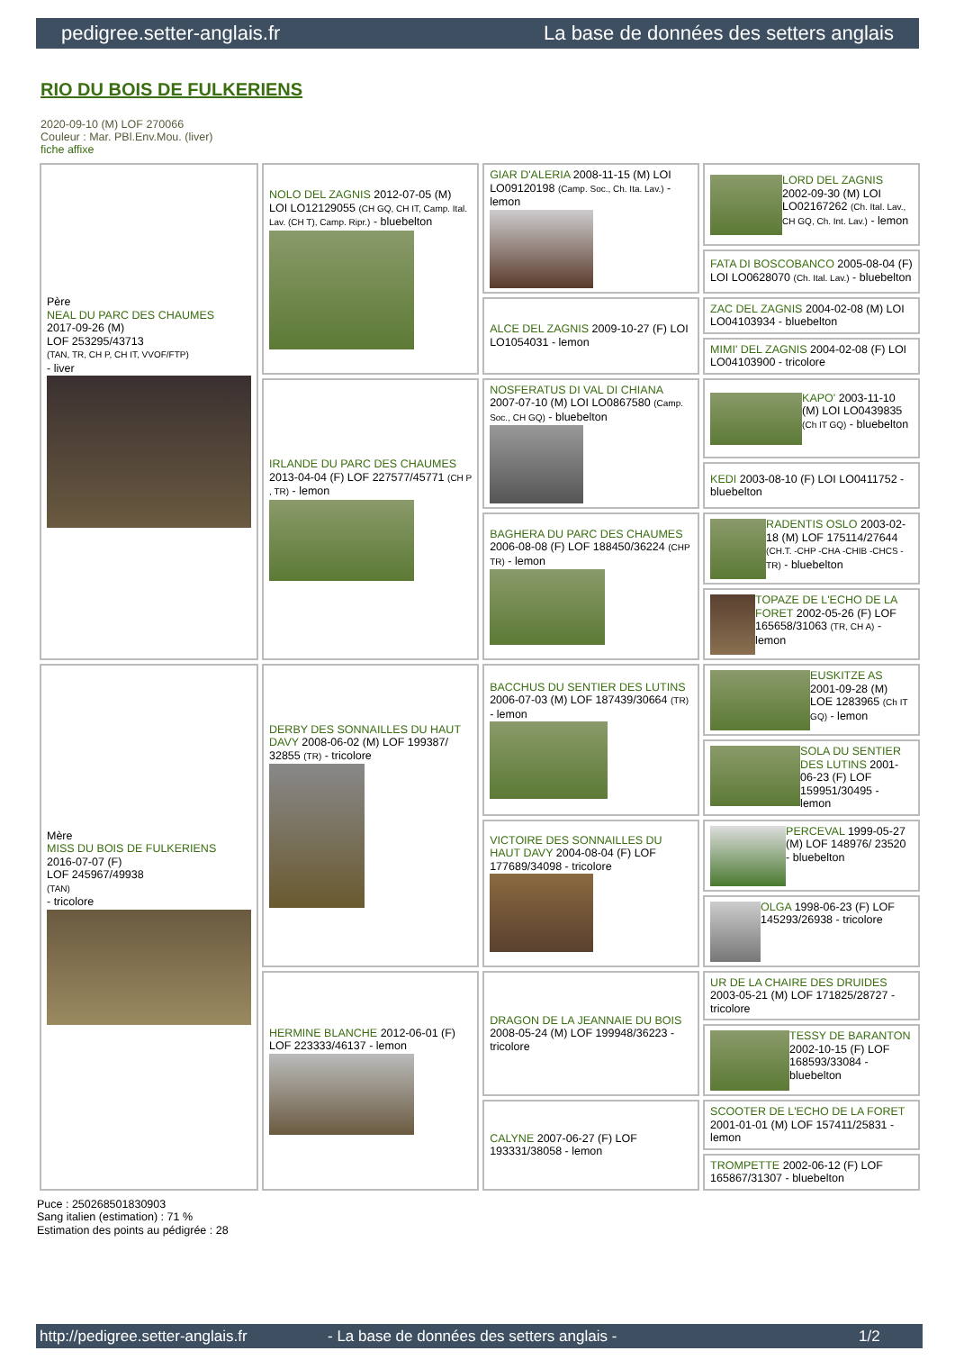pedigree.setter-anglais.fr La base de données des setters anglais
RIO DU BOIS DE FULKERIENS
2020-09-10 (M) LOF 270066
Couleur : Mar. PBl.Env.Mou. (liver)
fiche affixe
| Père NEAL DU PARC DES CHAUMES 2017-09-26 (M) LOF 253295/43713 (TAN, TR, CH P, CH IT, VVOF/FTP) - liver | NOLO DEL ZAGNIS 2012-07-05 (M) LOI LO12129055 (CH GQ, CH IT, Camp. Ital. Lav. (CH T), Camp. Ripr.) - bluebelton | GIAR D'ALERIA 2008-11-15 (M) LOI LO09120198 (Camp. Soc., Ch. Ita. Lav.) - lemon | LORD DEL ZAGNIS 2002-09-30 (M) LOI LO02167262 (Ch. Ital. Lav., CH GQ, Ch. Int. Lav.) - lemon |
| | | | FATA DI BOSCOBANCO 2005-08-04 (F) LOI LO0628070 (Ch. Ital. Lav.) - bluebelton |
| | | ALCE DEL ZAGNIS 2009-10-27 (F) LOI LO1054031 - lemon | ZAC DEL ZAGNIS 2004-02-08 (M) LOI LO04103934 - bluebelton |
| | | | MIMI' DEL ZAGNIS 2004-02-08 (F) LOI LO04103900 - tricolore |
| | IRLANDE DU PARC DES CHAUMES 2013-04-04 (F) LOF 227577/45771 (CH P , TR) - lemon | NOSFERATUS DI VAL DI CHIANA 2007-07-10 (M) LOI LO0867580 (Camp. Soc., CH GQ) - bluebelton | KAPO' 2003-11-10 (M) LOI LO0439835 (Ch IT GQ) - bluebelton |
| | | | KEDI 2003-08-10 (F) LOI LO0411752 - bluebelton |
| | | BAGHERA DU PARC DES CHAUMES 2006-08-08 (F) LOF 188450/36224 (CHP TR) - lemon | RADENTIS OSLO 2003-02-18 (M) LOF 175114/27644 (CH.T. -CHP -CHA -CHIB -CHCS -TR) - bluebelton |
| | | | TOPAZE DE L'ECHO DE LA FORET 2002-05-26 (F) LOF 165658/31063 (TR, CH A) - lemon |
| Mère MISS DU BOIS DE FULKERIENS 2016-07-07 (F) LOF 245967/49938 (TAN) - tricolore | DERBY DES SONNAILLES DU HAUT DAVY 2008-06-02 (M) LOF 199387/ 32855 (TR) - tricolore | BACCHUS DU SENTIER DES LUTINS 2006-07-03 (M) LOF 187439/30664 (TR) - lemon | EUSKITZE AS 2001-09-28 (M) LOE 1283965 (Ch IT GQ) - lemon |
| | | | SOLA DU SENTIER DES LUTINS 2001-06-23 (F) LOF 159951/30495 - lemon |
| | | VICTOIRE DES SONNAILLES DU HAUT DAVY 2004-08-04 (F) LOF 177689/34098 - tricolore | PERCEVAL 1999-05-27 (M) LOF 148976/ 23520 - bluebelton |
| | | | OLGA 1998-06-23 (F) LOF 145293/26938 - tricolore |
| | HERMINE BLANCHE 2012-06-01 (F) LOF 223333/46137 - lemon | DRAGON DE LA JEANNAIE DU BOIS 2008-05-24 (M) LOF 199948/36223 - tricolore | UR DE LA CHAIRE DES DRUIDES 2003-05-21 (M) LOF 171825/28727 - tricolore |
| | | | TESSY DE BARANTON 2002-10-15 (F) LOF 168593/33084 - bluebelton |
| | | CALYNE 2007-06-27 (F) LOF 193331/38058 - lemon | SCOOTER DE L'ECHO DE LA FORET 2001-01-01 (M) LOF 157411/25831 - lemon |
| | | | TROMPETTE 2002-06-12 (F) LOF 165867/31307 - bluebelton |
Puce : 250268501830903
Sang italien (estimation) : 71 %
Estimation des points au pédigrée : 28
http://pedigree.setter-anglais.fr - La base de données des setters anglais - 1/2